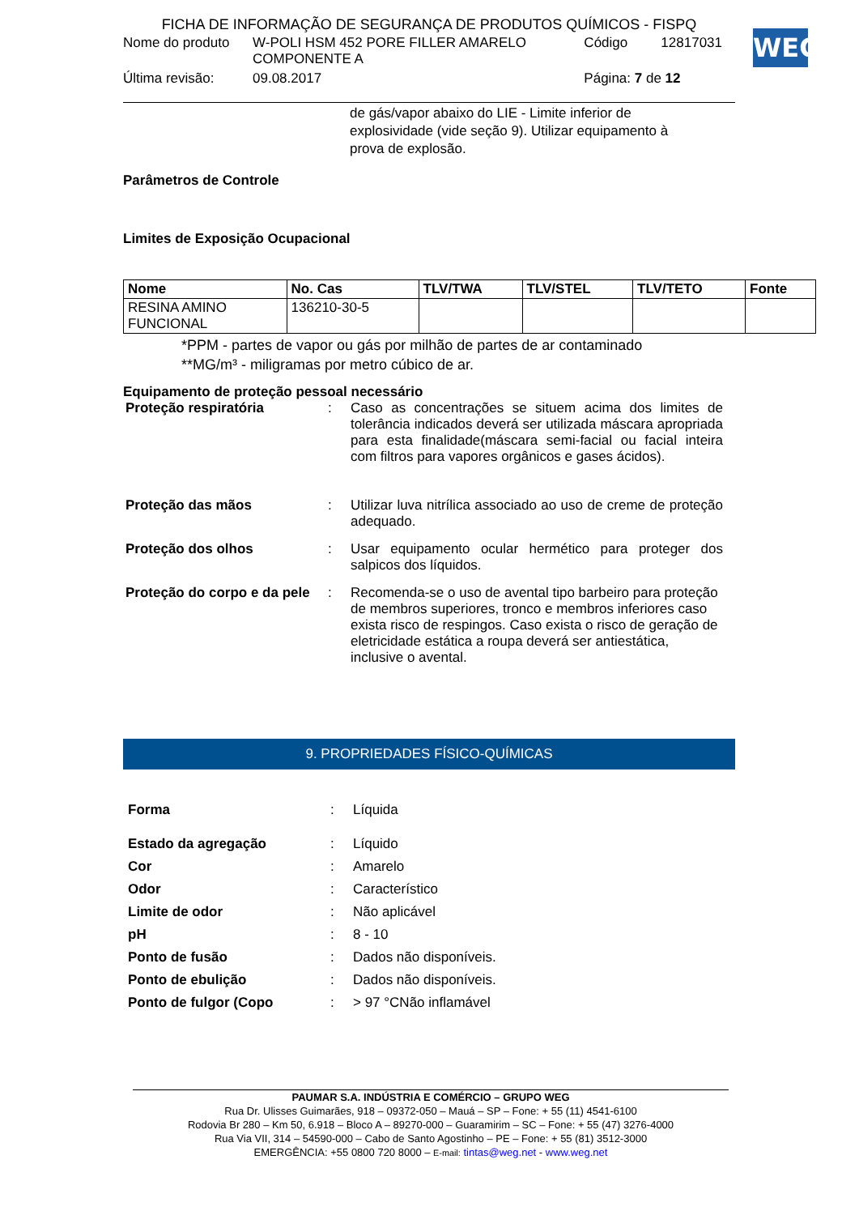FICHA DE INFORMAÇÃO DE SEGURANÇA DE PRODUTOS QUÍMICOS - FISPQ
| Nome do produto | W-POLI HSM 452 PORE FILLER AMARELO COMPONENTE A | Código | 12817031 |
| Última revisão: | 09.08.2017 | Página: 7 de 12 | |
WEG
de gás/vapor abaixo do LIE - Limite inferior de explosividade (vide seção 9). Utilizar equipamento à prova de explosão.
Parâmetros de Controle
Limites de Exposição Ocupacional
| Nome | No. Cas | TLV/TWA | TLV/STEL | TLV/TETO | Fonte |
| --- | --- | --- | --- | --- | --- |
| RESINA AMINO FUNCIONAL | 136210-30-5 | | | | |
*PPM - partes de vapor ou gás por milhão de partes de ar contaminado
**MG/m³ - miligramas por metro cúbico de ar.
Equipamento de proteção pessoal necessário
Proteção respiratória : Caso as concentrações se situem acima dos limites de tolerância indicados deverá ser utilizada máscara apropriada para esta finalidade(máscara semi-facial ou facial inteira com filtros para vapores orgânicos e gases ácidos).
Proteção das mãos : Utilizar luva nitrílica associado ao uso de creme de proteção adequado.
Proteção dos olhos : Usar equipamento ocular hermético para proteger dos salpicos dos líquidos.
Proteção do corpo e da pele
: Recomenda-se o uso de avental tipo barbeiro para proteção de membros superiores, tronco e membros inferiores caso exista risco de respingos. Caso exista o risco de geração de eletricidade estática a roupa deverá ser antiestática, inclusive o avental.
9. PROPRIEDADES FÍSICO-QUÍMICAS
Forma : Líquida
Estado da agregação : Líquido
Cor : Amarelo
Odor : Característico
Limite de odor : Não aplicável
pH : 8 - 10
Ponto de fusão : Dados não disponíveis.
Ponto de ebulição : Dados não disponíveis.
Ponto de fulgor (Copo : > 97 °CNão inflamável
PAUMAR S.A. INDÚSTRIA E COMÉRCIO – GRUPO WEG
Rua Dr. Ulisses Guimarães, 918 – 09372-050 – Mauá – SP – Fone: + 55 (11) 4541-6100
Rodovia Br 280 – Km 50, 6.918 – Bloco A – 89270-000 – Guaramirim – SC – Fone: + 55 (47) 3276-4000
Rua Via VII, 314 – 54590-000 – Cabo de Santo Agostinho – PE – Fone: + 55 (81) 3512-3000
EMERGÊNCIA: +55 0800 720 8000 – E-mail: tintas@weg.net - www.weg.net